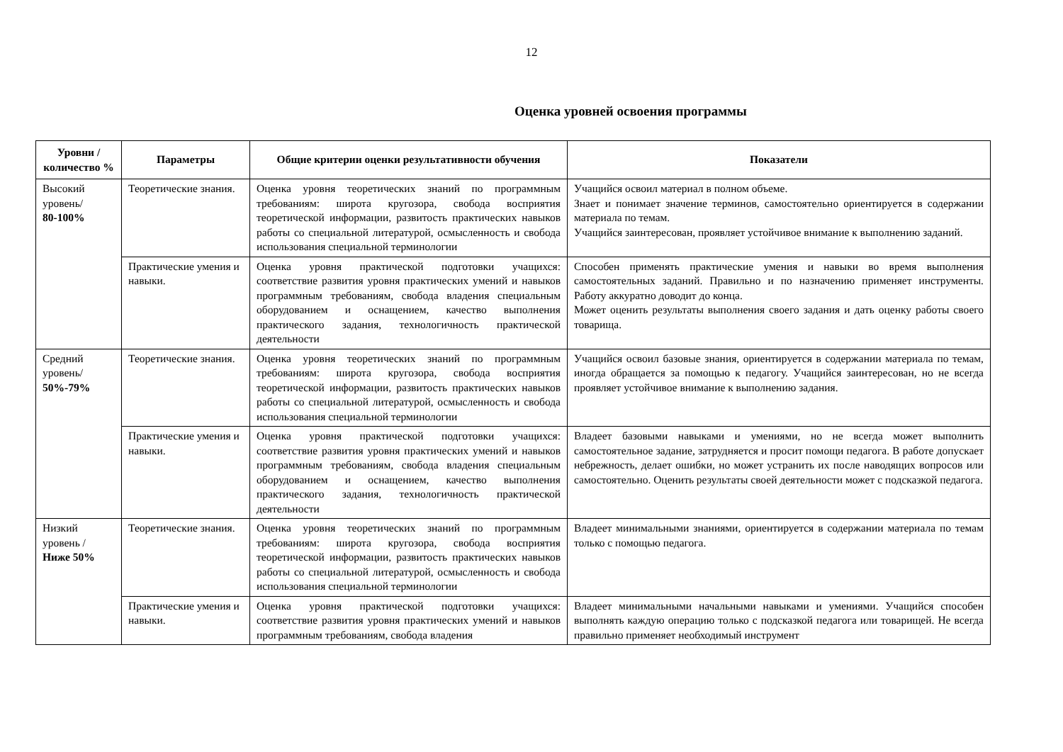12
Оценка уровней освоения программы
| Уровни / количество % | Параметры | Общие критерии оценки результативности обучения | Показатели |
| --- | --- | --- | --- |
| Высокий уровень/ 80-100% | Теоретические знания. | Оценка уровня теоретических знаний по программным требованиям: широта кругозора, свобода восприятия теоретической информации, развитость практических навыков работы со специальной литературой, осмысленность и свобода использования специальной терминологии | Учащийся освоил материал в полном объеме. Знает и понимает значение терминов, самостоятельно ориентируется в содержании материала по темам. Учащийся заинтересован, проявляет устойчивое внимание к выполнению заданий. |
| | Практические умения и навыки. | Оценка уровня практической подготовки учащихся: соответствие развития уровня практических умений и навыков программным требованиям, свобода владения специальным оборудованием и оснащением, качество выполнения практического задания, технологичность практической деятельности | Способен применять практические умения и навыки во время выполнения самостоятельных заданий. Правильно и по назначению применяет инструменты. Работу аккуратно доводит до конца. Может оценить результаты выполнения своего задания и дать оценку работы своего товарища. |
| Средний уровень/ 50%-79% | Теоретические знания. | Оценка уровня теоретических знаний по программным требованиям: широта кругозора, свобода восприятия теоретической информации, развитость практических навыков работы со специальной литературой, осмысленность и свобода использования специальной терминологии | Учащийся освоил базовые знания, ориентируется в содержании материала по темам, иногда обращается за помощью к педагогу. Учащийся заинтересован, но не всегда проявляет устойчивое внимание к выполнению задания. |
| | Практические умения и навыки. | Оценка уровня практической подготовки учащихся: соответствие развития уровня практических умений и навыков программным требованиям, свобода владения специальным оборудованием и оснащением, качество выполнения практического задания, технологичность практической деятельности | Владеет базовыми навыками и умениями, но не всегда может выполнить самостоятельное задание, затрудняется и просит помощи педагога. В работе допускает небрежность, делает ошибки, но может устранить их после наводящих вопросов или самостоятельно. Оценить результаты своей деятельности может с подсказкой педагога. |
| Низкий уровень / Ниже 50% | Теоретические знания. | Оценка уровня теоретических знаний по программным требованиям: широта кругозора, свобода восприятия теоретической информации, развитость практических навыков работы со специальной литературой, осмысленность и свобода использования специальной терминологии | Владеет минимальными знаниями, ориентируется в содержании материала по темам только с помощью педагога. |
| | Практические умения и навыки. | Оценка уровня практической подготовки учащихся: соответствие развития уровня практических умений и навыков программным требованиям, свобода владения | Владеет минимальными начальными навыками и умениями. Учащийся способен выполнять каждую операцию только с подсказкой педагога или товарищей. Не всегда правильно применяет необходимый инструмент |